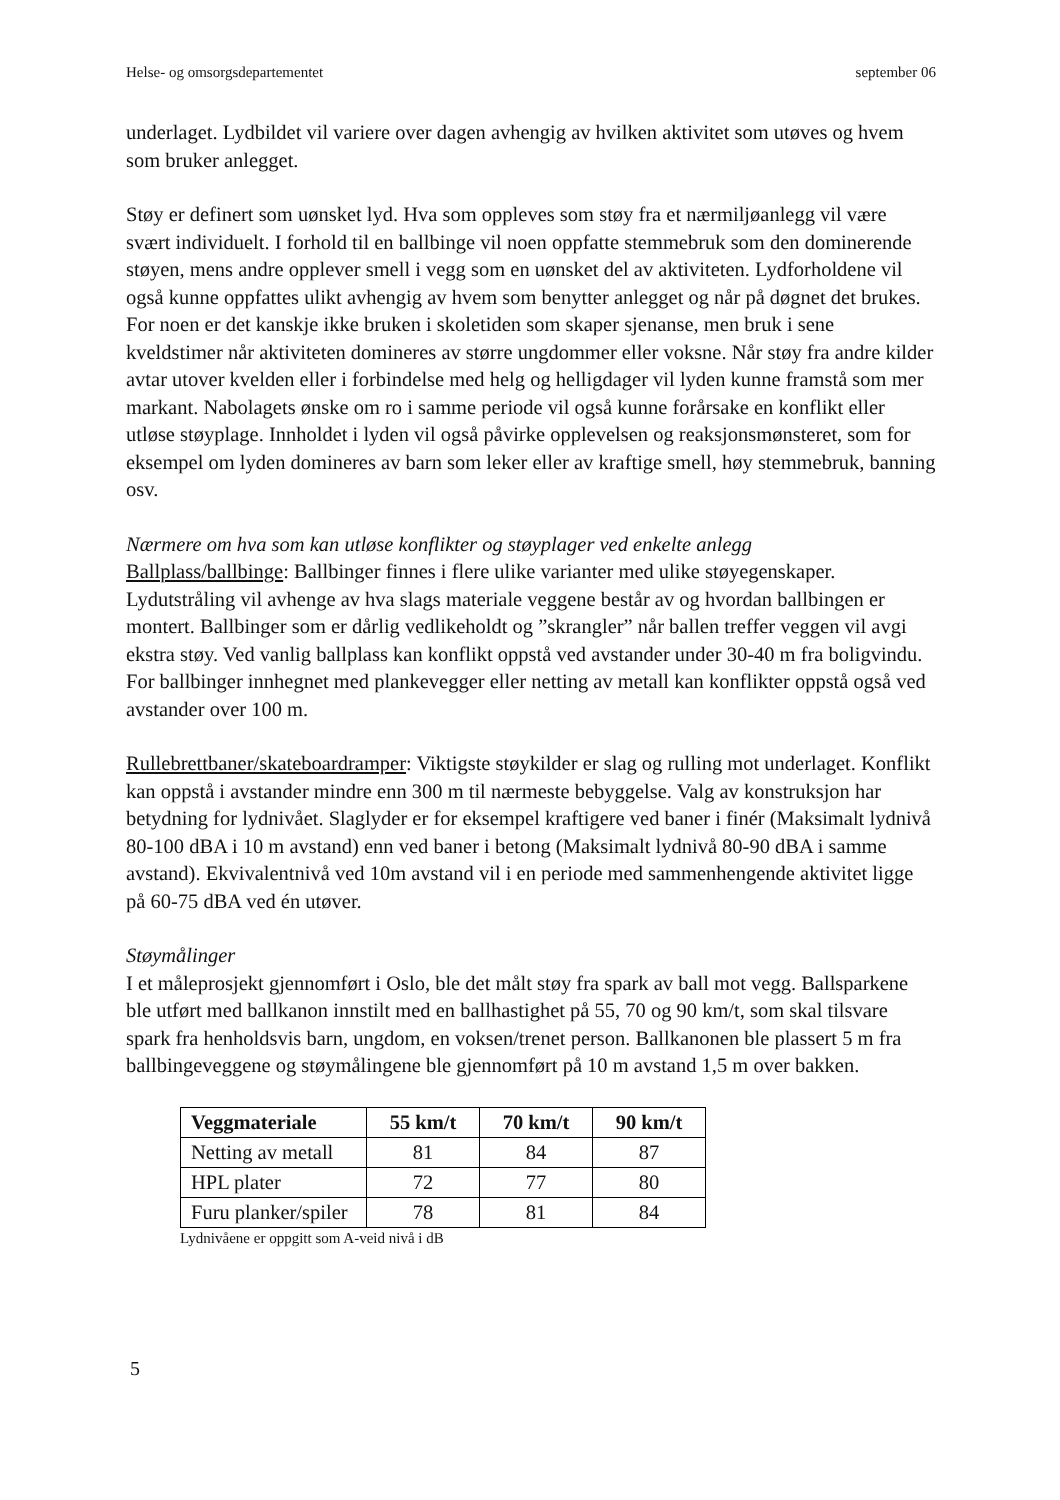Helse- og omsorgsdepartementet september 06
underlaget. Lydbildet vil variere over dagen avhengig av hvilken aktivitet som utøves og hvem som bruker anlegget.
Støy er definert som uønsket lyd. Hva som oppleves som støy fra et nærmiljøanlegg vil være svært individuelt. I forhold til en ballbinge vil noen oppfatte stemmebruk som den dominerende støyen, mens andre opplever smell i vegg som en uønsket del av aktiviteten. Lydforholdene vil også kunne oppfattes ulikt avhengig av hvem som benytter anlegget og når på døgnet det brukes. For noen er det kanskje ikke bruken i skoletiden som skaper sjenanse, men bruk i sene kveldstimer når aktiviteten domineres av større ungdommer eller voksne. Når støy fra andre kilder avtar utover kvelden eller i forbindelse med helg og helligdager vil lyden kunne framstå som mer markant. Nabolagets ønske om ro i samme periode vil også kunne forårsake en konflikt eller utløse støyplage. Innholdet i lyden vil også påvirke opplevelsen og reaksjonsmønsteret, som for eksempel om lyden domineres av barn som leker eller av kraftige smell, høy stemmebruk, banning osv.
Nærmere om hva som kan utløse konflikter og støyplager ved enkelte anlegg
Ballplass/ballbinge: Ballbinger finnes i flere ulike varianter med ulike støyegenskaper. Lydutstråling vil avhenge av hva slags materiale veggene består av og hvordan ballbingen er montert. Ballbinger som er dårlig vedlikeholdt og ”skrangler” når ballen treffer veggen vil avgi ekstra støy. Ved vanlig ballplass kan konflikt oppstå ved avstander under 30-40 m fra boligvindu. For ballbinger innhegnet med plankevegger eller netting av metall kan konflikter oppstå også ved avstander over 100 m.
Rullebrettbaner/skateboardramper: Viktigste støykilder er slag og rulling mot underlaget. Konflikt kan oppstå i avstander mindre enn 300 m til nærmeste bebyggelse. Valg av konstruksjon har betydning for lydnivået. Slaglyder er for eksempel kraftigere ved baner i finér (Maksimalt lydnivå 80-100 dBA i 10 m avstand) enn ved baner i betong (Maksimalt lydnivå 80-90 dBA i samme avstand). Ekvivalentnivå ved 10m avstand vil i en periode med sammenhengende aktivitet ligge på 60-75 dBA ved én utøver.
Støymålinger
I et måleprosjekt gjennomført i Oslo, ble det målt støy fra spark av ball mot vegg. Ballsparkene ble utført med ballkanon innstilt med en ballhastighet på 55, 70 og 90 km/t, som skal tilsvare spark fra henholdsvis barn, ungdom, en voksen/trenet person. Ballkanonen ble plassert 5 m fra ballbingeveggene og støymålingene ble gjennomført på 10 m avstand 1,5 m over bakken.
| Veggmateriale | 55 km/t | 70 km/t | 90 km/t |
| --- | --- | --- | --- |
| Netting av metall | 81 | 84 | 87 |
| HPL plater | 72 | 77 | 80 |
| Furu planker/spiler | 78 | 81 | 84 |
Lydnivåene er oppgitt som A-veid nivå i dB
5